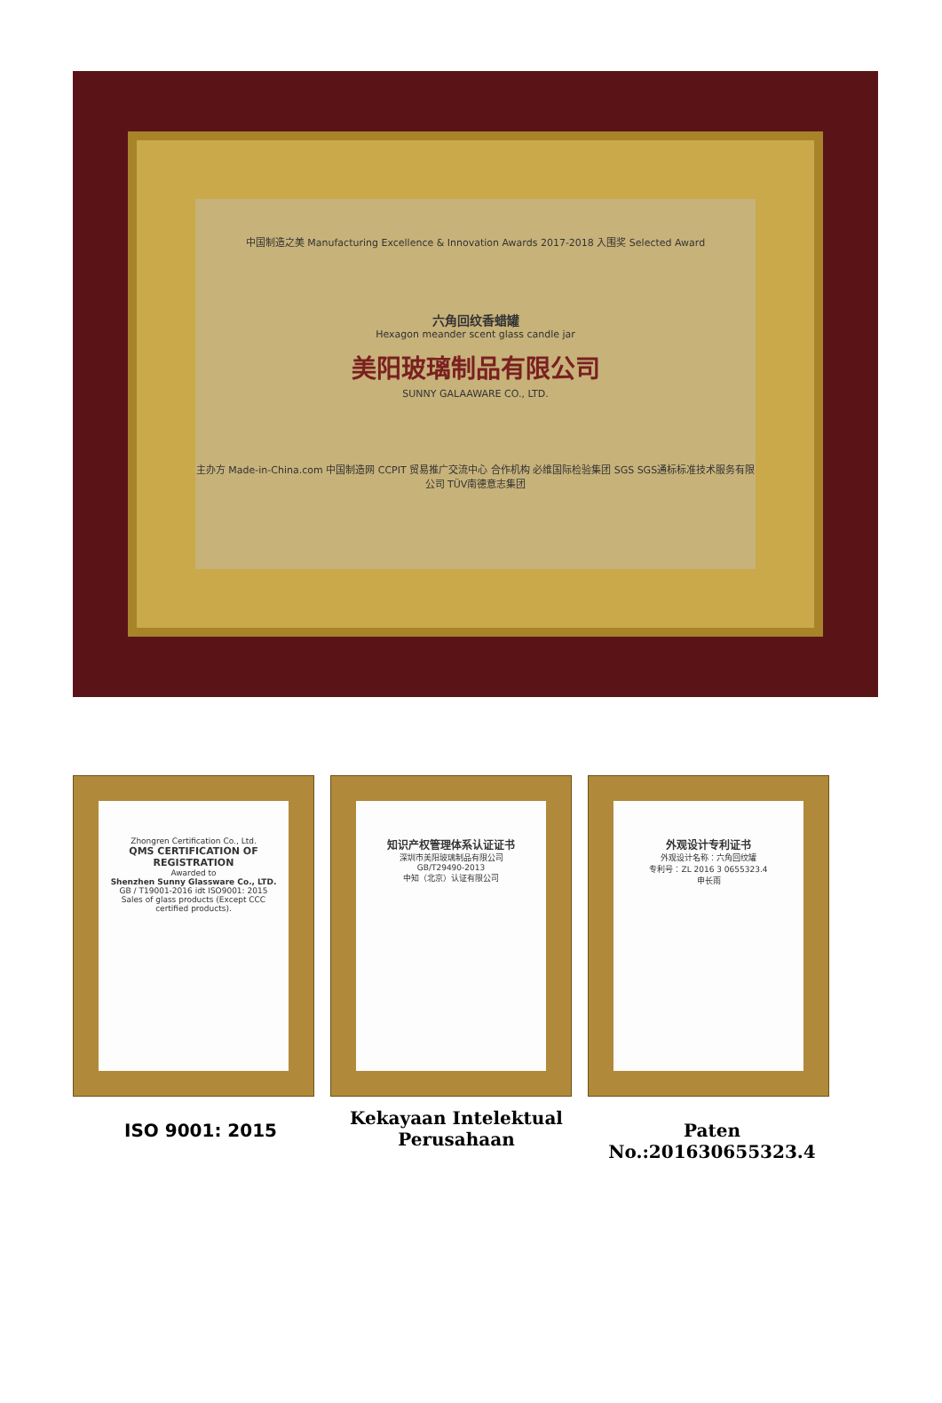中国制造之美 Manufacturing Excellence & Innovation Awards 2017-2018 入围奖 Selected Award
六角回纹香蜡罐
Hexagon meander scent glass candle jar
美阳玻璃制品有限公司
SUNNY GALAAWARE CO., LTD.
主办方 Made-in-China.com 中国制造网 CCPIT 贸易推广交流中心 合作机构 必维国际检验集团 SGS SGS通标标准技术服务有限公司 TÜV南德意志集团
Zhongren Certification Co., Ltd.
QMS CERTIFICATION OF REGISTRATION
Awarded to
Shenzhen Sunny Glassware Co., LTD.
GB / T19001-2016 idt ISO9001: 2015
Sales of glass products (Except CCC certified products).
知识产权管理体系认证证书
深圳市美阳玻璃制品有限公司
GB/T29490-2013
中知（北京）认证有限公司
外观设计专利证书
外观设计名称：六角回纹罐
专利号：ZL 2016 3 0655323.4
申长雨
ISO 9001: 2015
Kekayaan Intelektual
Perusahaan
Paten No.:201630655323.4